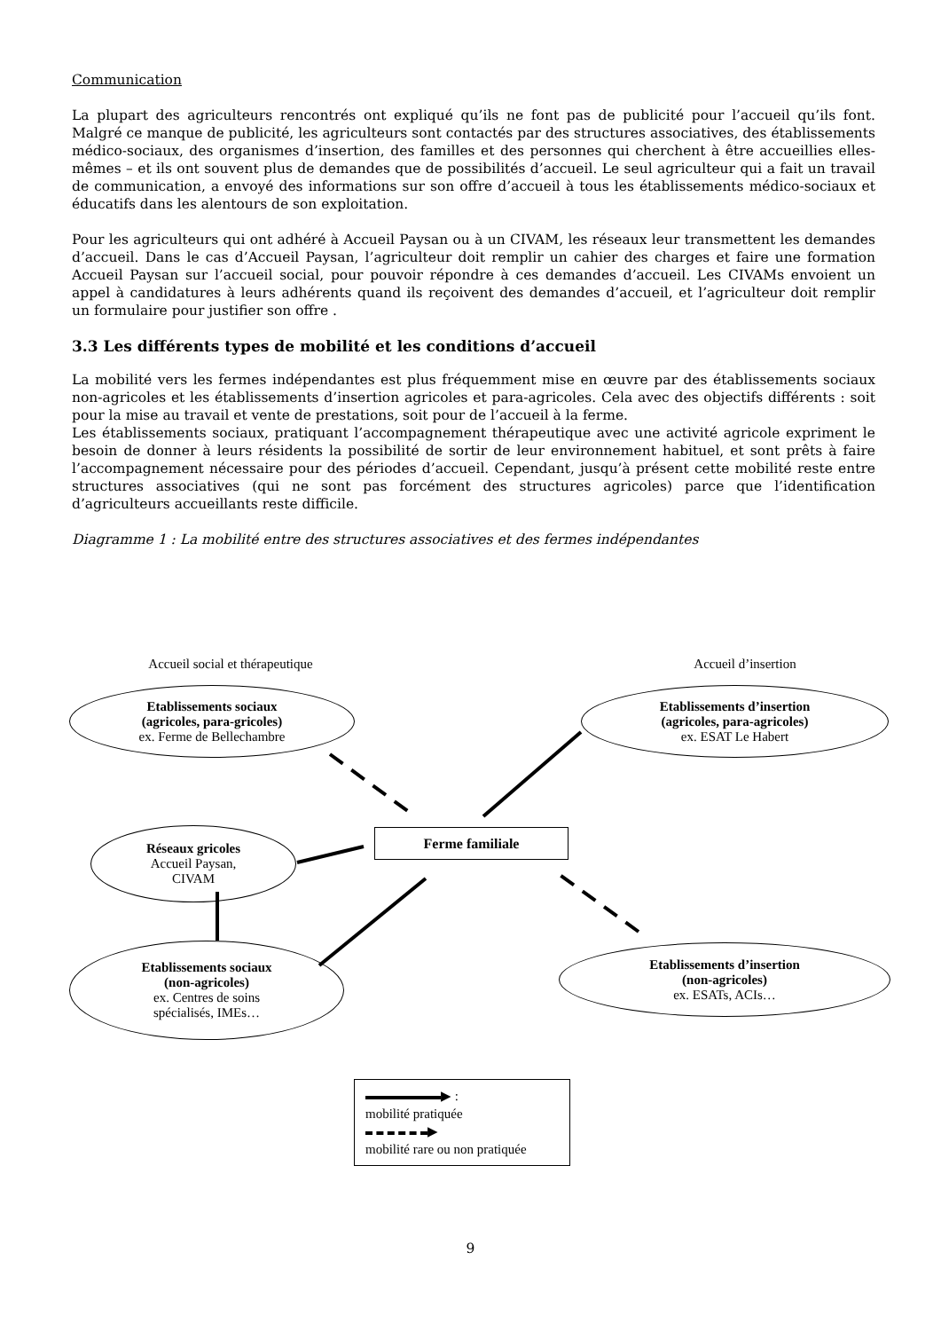Communication
La plupart des agriculteurs rencontrés ont expliqué qu’ils ne font pas de publicité pour l’accueil qu’ils font. Malgré ce manque de publicité, les agriculteurs sont contactés par des structures associatives, des établissements médico-sociaux, des organismes d’insertion, des familles et des personnes qui cherchent à être accueillies elles-mêmes – et ils ont souvent plus de demandes que de possibilités d’accueil. Le seul agriculteur qui a fait un travail de communication, a envoyé des informations sur son offre d’accueil à tous les établissements médico-sociaux et éducatifs dans les alentours de son exploitation.
Pour les agriculteurs qui ont adhéré à Accueil Paysan ou à un CIVAM, les réseaux leur transmettent les demandes d’accueil. Dans le cas d’Accueil Paysan, l’agriculteur doit remplir un cahier des charges et faire une formation Accueil Paysan sur l’accueil social, pour pouvoir répondre à ces demandes d’accueil. Les CIVAMs envoient un appel à candidatures à leurs adhérents quand ils reçoivent des demandes d’accueil, et l’agriculteur doit remplir un formulaire pour justifier son offre .
3.3 Les différents types de mobilité et les conditions d’accueil
La mobilité vers les fermes indépendantes est plus fréquemment mise en œuvre par des établissements sociaux non-agricoles et les établissements d’insertion agricoles et para-agricoles. Cela avec des objectifs différents : soit pour la mise au travail et vente de prestations, soit pour de l’accueil à la ferme.
Les établissements sociaux, pratiquant l’accompagnement thérapeutique avec une activité agricole expriment le besoin de donner à leurs résidents la possibilité de sortir de leur environnement habituel, et sont prêts à faire l’accompagnement nécessaire pour des périodes d’accueil. Cependant, jusqu’à présent cette mobilité reste entre structures associatives (qui ne sont pas forcément des structures agricoles) parce que l’identification d’agriculteurs accueillants reste difficile.
Diagramme 1 : La mobilité entre des structures associatives et des fermes indépendantes
Accueil social et thérapeutique
Accueil d’insertion
Etablissements sociaux
(agricoles, para-gricoles)
ex. Ferme de Bellechambre
Etablissements d’insertion
(agricoles, para-agricoles)
ex. ESAT Le Habert
Réseaux gricoles
Accueil Paysan,
CIVAM
Ferme familiale
Etablissements sociaux
(non-agricoles)
ex. Centres de soins
spécialisés, IMEs…
Etablissements d’insertion
(non-agricoles)
ex. ESATs, ACIs…
▶ :
mobilité pratiquée
▶
mobilité rare ou non pratiquée
9